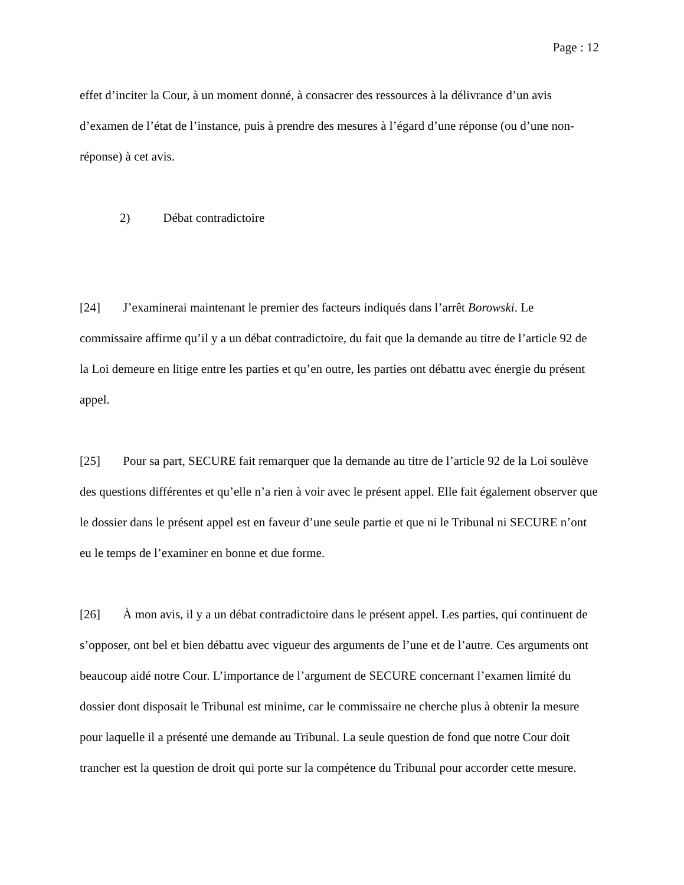Page : 12
effet d’inciter la Cour, à un moment donné, à consacrer des ressources à la délivrance d’un avis d’examen de l’état de l’instance, puis à prendre des mesures à l’égard d’une réponse (ou d’une non-réponse) à cet avis.
2) Débat contradictoire
[24] J’examinerai maintenant le premier des facteurs indiqués dans l’arrêt Borowski. Le commissaire affirme qu’il y a un débat contradictoire, du fait que la demande au titre de l’article 92 de la Loi demeure en litige entre les parties et qu’en outre, les parties ont débattu avec énergie du présent appel.
[25] Pour sa part, SECURE fait remarquer que la demande au titre de l’article 92 de la Loi soulève des questions différentes et qu’elle n’a rien à voir avec le présent appel. Elle fait également observer que le dossier dans le présent appel est en faveur d’une seule partie et que ni le Tribunal ni SECURE n’ont eu le temps de l’examiner en bonne et due forme.
[26] À mon avis, il y a un débat contradictoire dans le présent appel. Les parties, qui continuent de s’opposer, ont bel et bien débattu avec vigueur des arguments de l’une et de l’autre. Ces arguments ont beaucoup aidé notre Cour. L’importance de l’argument de SECURE concernant l’examen limité du dossier dont disposait le Tribunal est minime, car le commissaire ne cherche plus à obtenir la mesure pour laquelle il a présenté une demande au Tribunal. La seule question de fond que notre Cour doit trancher est la question de droit qui porte sur la compétence du Tribunal pour accorder cette mesure.